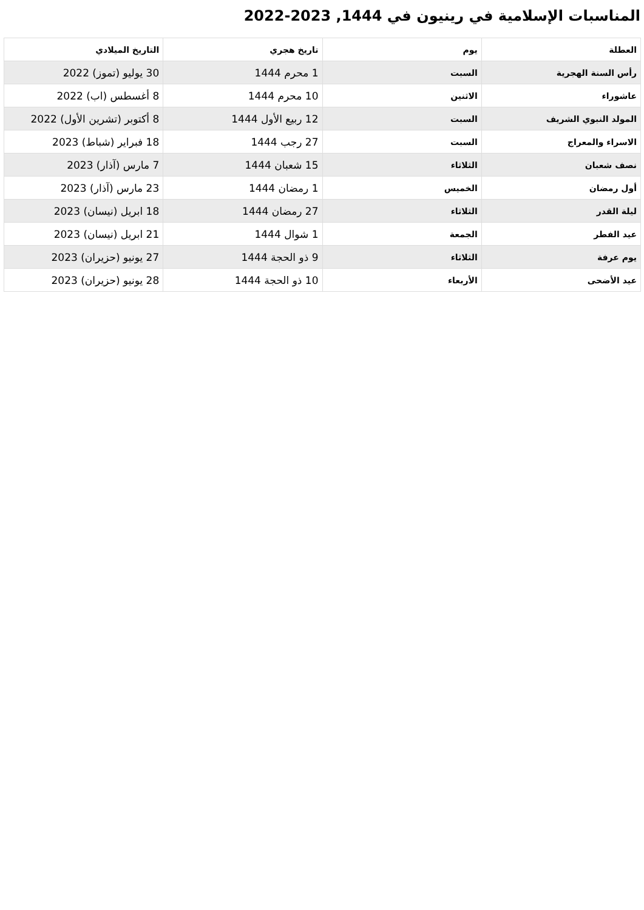المناسبات الإسلامية في رينيون في 1444, 2023-2022
| العطلة | يوم | تاريخ هجري | التاريخ الميلادي |
| --- | --- | --- | --- |
| رأس السنة الهجرية | السبت | 1 محرم 1444 | 30 يوليو (تموز) 2022 |
| عاشوراء | الاثنين | 10 محرم 1444 | 8 أغسطس (اب) 2022 |
| المولد النبوي الشريف | السبت | 12 ربيع الأول 1444 | 8 أكتوبر (تشرين الأول) 2022 |
| الاسراء والمعراج | السبت | 27 رجب 1444 | 18 فبراير (شباط) 2023 |
| نصف شعبان | الثلاثاء | 15 شعبان 1444 | 7 مارس (آذار) 2023 |
| أول رمضان | الخميس | 1 رمضان 1444 | 23 مارس (آذار) 2023 |
| ليلة القدر | الثلاثاء | 27 رمضان 1444 | 18 ابريل (نيسان) 2023 |
| عيد الفطر | الجمعة | 1 شوال 1444 | 21 ابريل (نيسان) 2023 |
| يوم عرفة | الثلاثاء | 9 ذو الحجة 1444 | 27 يونيو (حزيران) 2023 |
| عيد الأضحى | الأربعاء | 10 ذو الحجة 1444 | 28 يونيو (حزيران) 2023 |